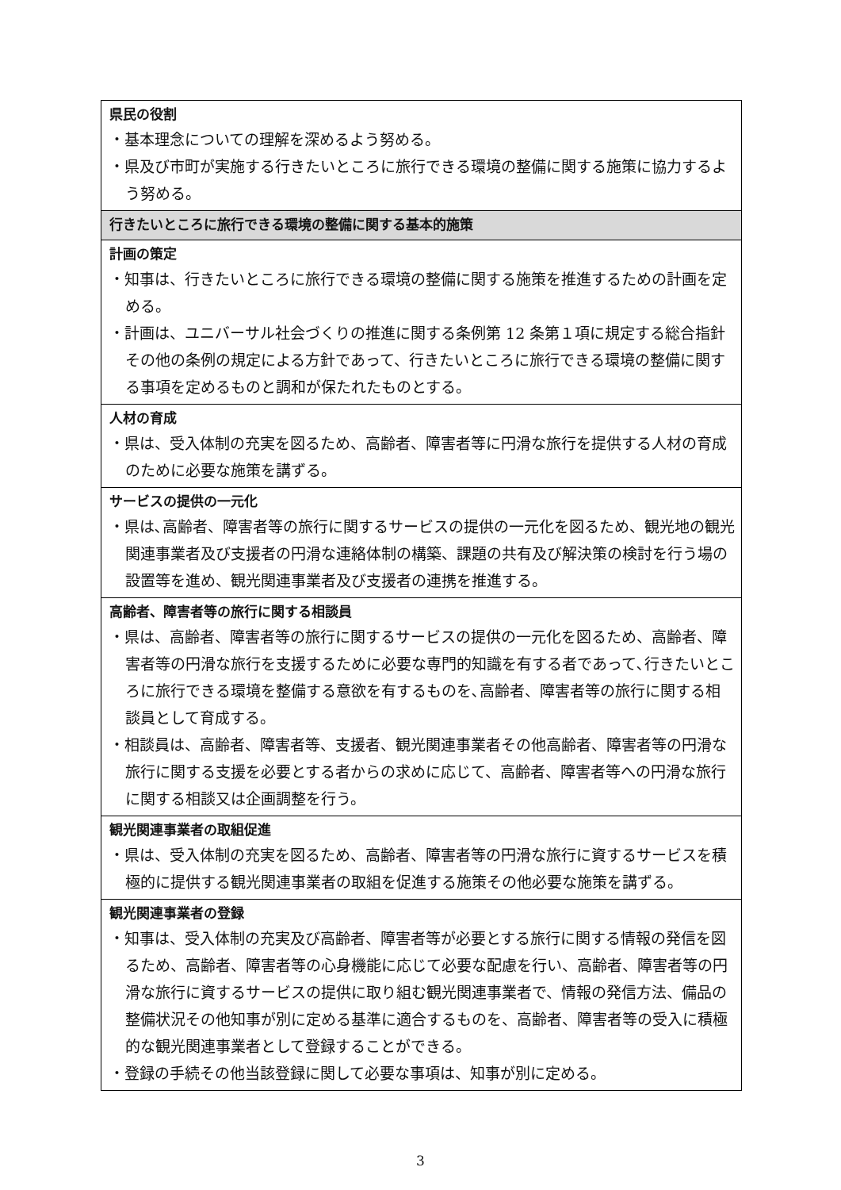| 県民の役割 ・基本理念についての理解を深めるよう努める。 ・県及び市町が実施する行きたいところに旅行できる環境の整備に関する施策に協力するよう努める。 |
| 行きたいところに旅行できる環境の整備に関する基本的施策 |
| 計画の策定 ・知事は、行きたいところに旅行できる環境の整備に関する施策を推進するための計画を定める。 ・計画は、ユニバーサル社会づくりの推進に関する条例第 12 条第１項に規定する総合指針その他の条例の規定による方針であって、行きたいところに旅行できる環境の整備に関する事項を定めるものと調和が保たれたものとする。 |
| 人材の育成 ・県は、受入体制の充実を図るため、高齢者、障害者等に円滑な旅行を提供する人材の育成のために必要な施策を講ずる。 |
| サービスの提供の一元化 ・県は､高齢者、障害者等の旅行に関するサービスの提供の一元化を図るため、観光地の観光関連事業者及び支援者の円滑な連絡体制の構築、課題の共有及び解決策の検討を行う場の設置等を進め、観光関連事業者及び支援者の連携を推進する。 |
| 高齢者、障害者等の旅行に関する相談員 ・県は、高齢者、障害者等の旅行に関するサービスの提供の一元化を図るため、高齢者、障害者等の円滑な旅行を支援するために必要な専門的知識を有する者であって､行きたいところに旅行できる環境を整備する意欲を有するものを､高齢者、障害者等の旅行に関する相談員として育成する。 ・相談員は、高齢者、障害者等、支援者、観光関連事業者その他高齢者、障害者等の円滑な旅行に関する支援を必要とする者からの求めに応じて、高齢者、障害者等への円滑な旅行に関する相談又は企画調整を行う。 |
| 観光関連事業者の取組促進 ・県は、受入体制の充実を図るため、高齢者、障害者等の円滑な旅行に資するサービスを積極的に提供する観光関連事業者の取組を促進する施策その他必要な施策を講ずる。 |
| 観光関連事業者の登録 ・知事は、受入体制の充実及び高齢者、障害者等が必要とする旅行に関する情報の発信を図るため、高齢者、障害者等の心身機能に応じて必要な配慮を行い、高齢者、障害者等の円滑な旅行に資するサービスの提供に取り組む観光関連事業者で、情報の発信方法、備品の整備状況その他知事が別に定める基準に適合するものを、高齢者、障害者等の受入に積極的な観光関連事業者として登録することができる。 ・登録の手続その他当該登録に関して必要な事項は、知事が別に定める。 |
3